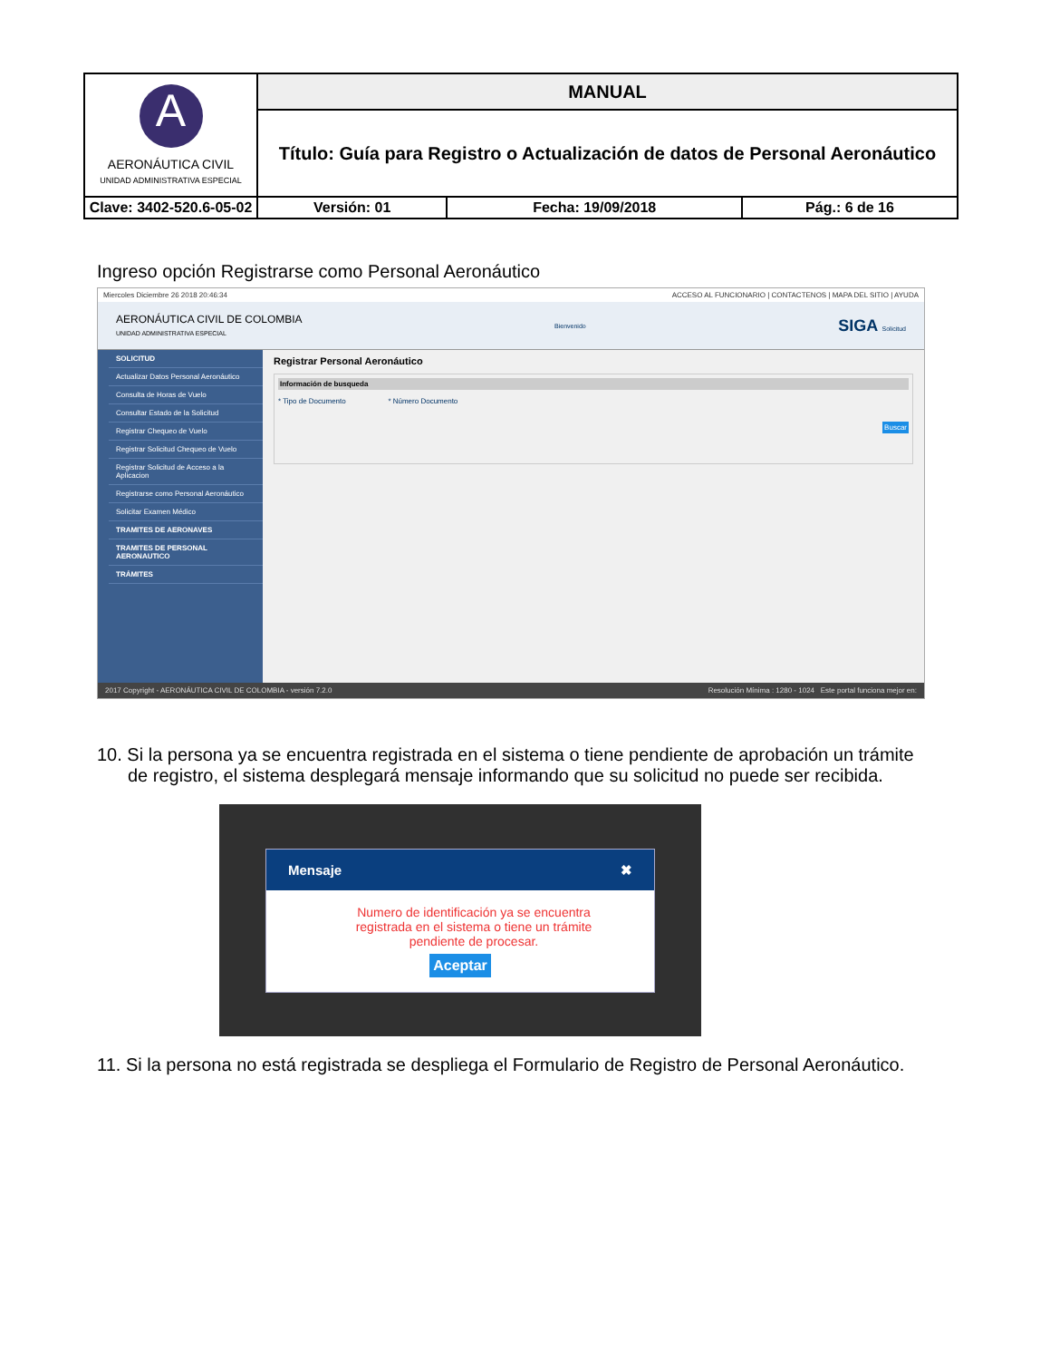| A AERONÁUTICA CIVIL UNIDAD ADMINISTRATIVA ESPECIAL | MANUAL | | | |
| | Título: Guía para Registro o Actualización de datos de Personal Aeronáutico | | | |
| Clave: 3402-520.6-05-02 | | Versión: 01 | Fecha: 19/09/2018 | Pág.: 6 de 16 |
Ingreso opción Registrarse como Personal Aeronáutico
Miercoles Diciembre 26 2018 20:46:34 ACCESO AL FUNCIONARIO | CONTACTENOS | MAPA DEL SITIO | AYUDA
AERONÁUTICA CIVIL DE COLOMBIA
UNIDAD ADMINISTRATIVA ESPECIAL Bienvenido SIGA Solicitud
SOLICITUD
Actualizar Datos Personal Aeronáutico
Consulta de Horas de Vuelo
Consultar Estado de la Solicitud
Registrar Chequeo de Vuelo
Registrar Solicitud Chequeo de Vuelo
Registrar Solicitud de Acceso a la Aplicacion
Registrarse como Personal Aeronáutico
Solicitar Examen Médico
TRAMITES DE AERONAVES
TRAMITES DE PERSONAL AERONAUTICO
TRÁMITES
Registrar Personal Aeronáutico
Información de busqueda
* Tipo de Documento * Número Documento
Buscar
2017 Copyright - AERONÁUTICA CIVIL DE COLOMBIA - versión 7.2.0 Resolución Mínima : 1280 - 1024 Este portal funciona mejor en:
10. Si la persona ya se encuentra registrada en el sistema o tiene pendiente de aprobación un trámite de registro, el sistema desplegará mensaje informando que su solicitud no puede ser recibida.
Mensaje ✖
Numero de identificación ya se encuentra registrada en el sistema o tiene un trámite pendiente de procesar.
Aceptar
11. Si la persona no está registrada se despliega el Formulario de Registro de Personal Aeronáutico.